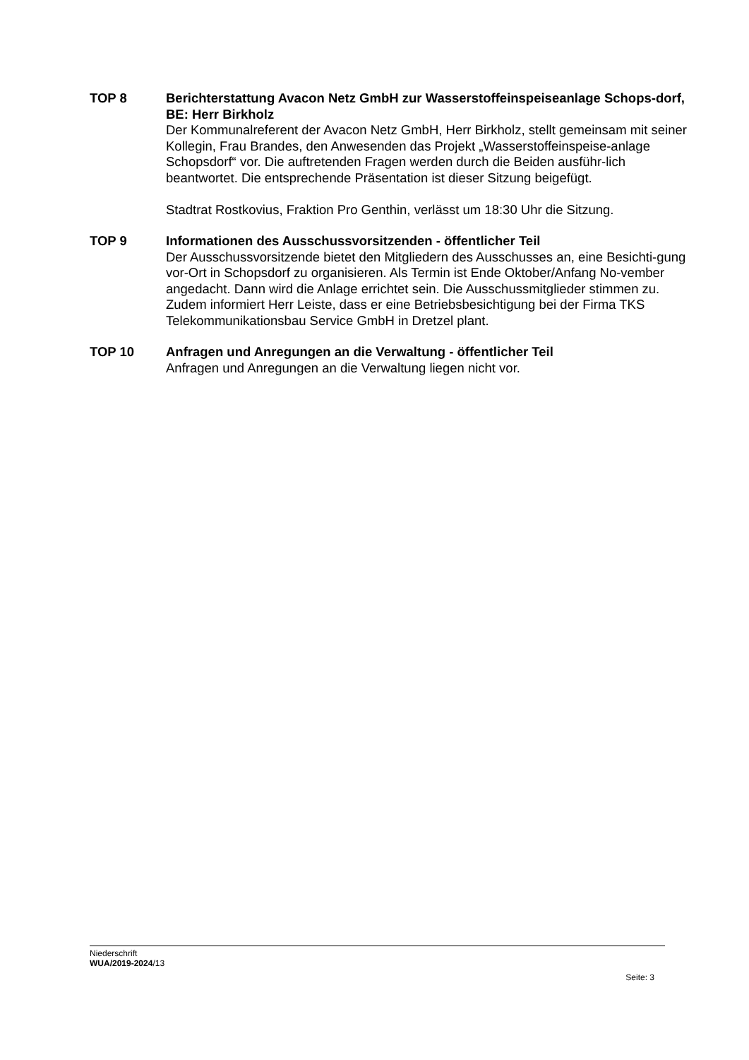TOP 8 Berichterstattung Avacon Netz GmbH zur Wasserstoffeinspeiseanlage Schops-dorf, BE: Herr Birkholz
Der Kommunalreferent der Avacon Netz GmbH, Herr Birkholz, stellt gemeinsam mit seiner Kollegin, Frau Brandes, den Anwesenden das Projekt „Wasserstoffeinspeise-anlage Schopsdorf“ vor. Die auftretenden Fragen werden durch die Beiden ausführ-lich beantwortet. Die entsprechende Präsentation ist dieser Sitzung beigefügt.
Stadtrat Rostkovius, Fraktion Pro Genthin, verlässt um 18:30 Uhr die Sitzung.
TOP 9 Informationen des Ausschussvorsitzenden - öffentlicher Teil
Der Ausschussvorsitzende bietet den Mitgliedern des Ausschusses an, eine Besichti-gung vor-Ort in Schopsdorf zu organisieren. Als Termin ist Ende Oktober/Anfang No-vember angedacht. Dann wird die Anlage errichtet sein. Die Ausschussmitglieder stimmen zu.
Zudem informiert Herr Leiste, dass er eine Betriebsbesichtigung bei der Firma TKS Telekommunikationsbau Service GmbH in Dretzel plant.
TOP 10 Anfragen und Anregungen an die Verwaltung - öffentlicher Teil
Anfragen und Anregungen an die Verwaltung liegen nicht vor.
Niederschrift
WUA/2019-2024/13
Seite: 3